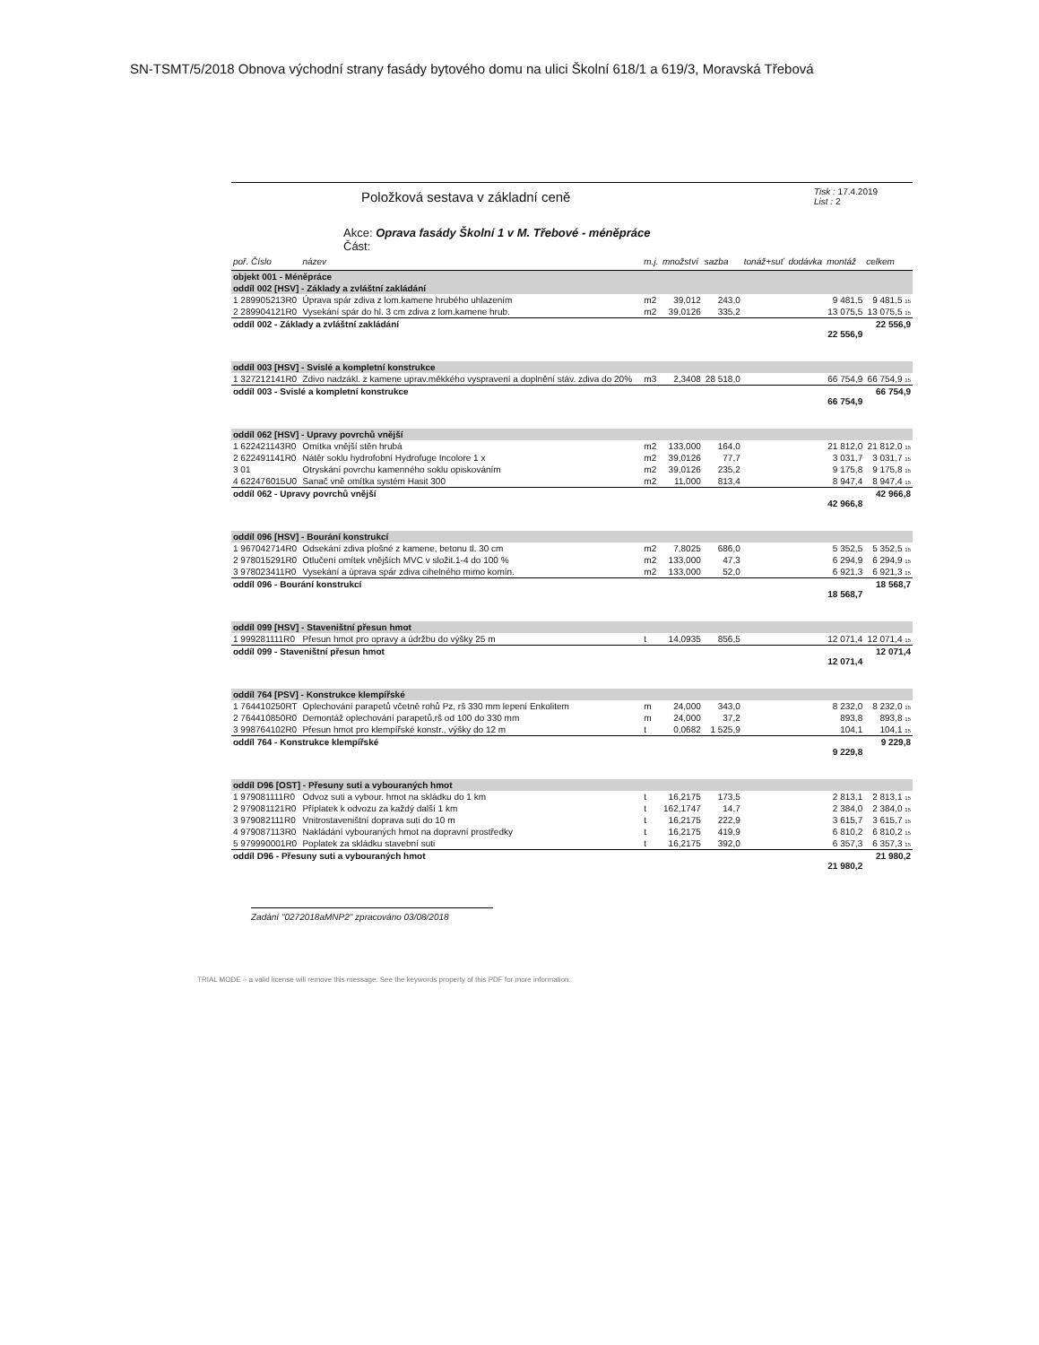SN-TSMT/5/2018 Obnova východní strany fasády bytového domu na ulici Školní 618/1 a 619/3, Moravská Třebová
Položková sestava v základní ceně
Tisk : 17.4.2019
List : 2
Akce: Oprava fasády Školní 1 v M. Třebové - méněpráce
Část:
| poř. Číslo | název | m.j. | množství | sazba | tonáž+suť | dodávka | montáž | celkem |
| --- | --- | --- | --- | --- | --- | --- | --- | --- |
| objekt 001 - Méněpráce | | | | | | | | |
| oddíl 002 [HSV] - Základy a zvláštní zakládání | | | | | | | | |
| 1 289905213R0 | Úprava spár zdiva z lom.kamene hrubého uhlazením | m2 | 39,012 | 243,0 | | | 9 481,5 | 9 481,5 15 |
| 2 289904121R0 | Vysekání spár do hl. 3 cm zdiva z lom.kamene hrub. | m2 | 39,0126 | 335,2 | | | 13 075,5 | 13 075,5 15 |
| oddíl 002 - Základy a zvláštní zakládání | | | | | | | 22 556,9 | 22 556,9 |
| oddíl 003 [HSV] - Svislé a kompletní konstrukce | | | | | | | | |
| 1 327212141R0 | Zdivo nadzákl. z kamene uprav.měkkého vyspravení a doplnění stáv. zdiva do 20% | m3 | 2,3408 | 28 518,0 | | | 66 754,9 | 66 754,9 15 |
| oddíl 003 - Svislé a kompletní konstrukce | | | | | | | 66 754,9 | 66 754,9 |
| oddíl 062 [HSV] - Upravy povrchů vnější | | | | | | | | |
| 1 622421143R0 | Omítka vnější stěn hrubá | m2 | 133,000 | 164,0 | | | 21 812,0 | 21 812,0 15 |
| 2 622491141R0 | Nátěr soklu hydrofobní Hydrofuge Incolore 1 x | m2 | 39,0126 | 77,7 | | | 3 031,7 | 3 031,7 15 |
| 3 01 | Otryskání povrchu kamenného soklu opiskováním | m2 | 39,0126 | 235,2 | | | 9 175,8 | 9 175,8 15 |
| 4 622476015U0 | Sanač vně omítka systém Hasit 300 | m2 | 11,000 | 813,4 | | | 8 947,4 | 8 947,4 15 |
| oddíl 062 - Upravy povrchů vnější | | | | | | | 42 966,8 | 42 966,8 |
| oddíl 096 [HSV] - Bourání konstrukcí | | | | | | | | |
| 1 967042714R0 | Odsekání zdiva plošné z kamene, betonu tl. 30 cm | m2 | 7,8025 | 686,0 | | | 5 352,5 | 5 352,5 15 |
| 2 978015291R0 | Otlučení omítek vnějších MVC v složit.1-4 do 100 % | m2 | 133,000 | 47,3 | | | 6 294,9 | 6 294,9 15 |
| 3 978023411R0 | Vysekání a úprava spár zdiva cihelného mimo komín. | m2 | 133,000 | 52,0 | | | 6 921,3 | 6 921,3 15 |
| oddíl 096 - Bourání konstrukcí | | | | | | | 18 568,7 | 18 568,7 |
| oddíl 099 [HSV] - Staveništní přesun hmot | | | | | | | | |
| 1 999281111R0 | Přesun hmot pro opravy a údržbu do výšky 25 m | t | 14,0935 | 856,5 | | | 12 071,4 | 12 071,4 15 |
| oddíl 099 - Staveništní přesun hmot | | | | | | | 12 071,4 | 12 071,4 |
| oddíl 764 [PSV] - Konstrukce klempířské | | | | | | | | |
| 1 764410250RT | Oplechování parapetů včetně rohů Pz, rš 330 mm lepení Enkolitem | m | 24,000 | 343,0 | | | 8 232,0 | 8 232,0 15 |
| 2 764410850R0 | Demontáž oplechování parapetů,rš od 100 do 330 mm | m | 24,000 | 37,2 | | | 893,8 | 893,8 15 |
| 3 998764102R0 | Přesun hmot pro klempířské konstr., výšky do 12 m | t | 0,0682 | 1 525,9 | | | 104,1 | 104,1 15 |
| oddíl 764 - Konstrukce klempířské | | | | | | | 9 229,8 | 9 229,8 |
| oddíl D96 [OST] - Přesuny suti a vybouraných hmot | | | | | | | | |
| 1 979081111R0 | Odvoz suti a vybour. hmot na skládku do 1 km | t | 16,2175 | 173,5 | | | 2 813,1 | 2 813,1 15 |
| 2 979081121R0 | Příplatek k odvozu za každý další 1 km | t | 162,1747 | 14,7 | | | 2 384,0 | 2 384,0 15 |
| 3 979082111R0 | Vnitrostaveništní doprava suti do 10 m | t | 16,2175 | 222,9 | | | 3 615,7 | 3 615,7 15 |
| 4 979087113R0 | Nakládání vybouraných hmot na dopravní prostředky | t | 16,2175 | 419,9 | | | 6 810,2 | 6 810,2 15 |
| 5 979990001R0 | Poplatek za skládku stavební suti | t | 16,2175 | 392,0 | | | 6 357,3 | 6 357,3 15 |
| oddíl D96 - Přesuny suti a vybouraných hmot | | | | | | | 21 980,2 | 21 980,2 |
Zadání "0272018aMNP2" zpracováno 03/08/2018
TRIAL MODE – a valid license will remove this message. See the keywords property of this PDF for more information.